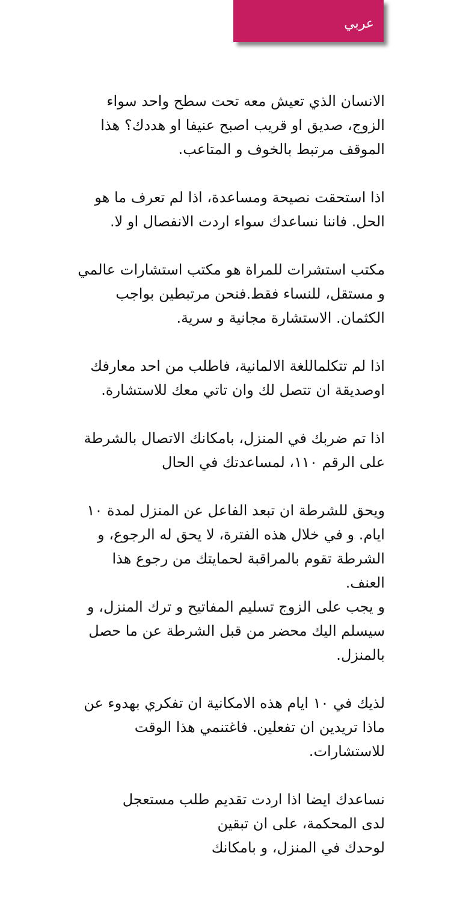عربي
الانسان الذي تعيش معه تحت سطح واحد سواء الزوج، صديق او قريب اصبح عنيفا او هددك؟ هذا الموقف مرتبط بالخوف و المتاعب.
اذا استحقت نصيحة ومساعدة، اذا لم تعرف ما هو الحل. فاننا نساعدك سواء اردت الانفصال او لا.
مكتب استشرات للمراة هو مكتب استشارات عالمي و مستقل، للنساء فقط.فنحن مرتبطين بواجب الكثمان. الاستشارة مجانية و سرية.
اذا لم تتكلماللغة الالمانية، فاطلب من احد معارفك اوصديقة ان تتصل لك وان تاتي معك للاستشارة.
اذا تم ضربك في المنزل، بامكانك الاتصال بالشرطة على الرقم ١١٠، لمساعدتك في الحال
ويحق للشرطة ان تبعد الفاعل عن المنزل لمدة ١٠ ايام. و في خلال هذه الفترة، لا يحق له الرجوع، و الشرطة تقوم بالمراقبة لحمايتك من رجوع هذا العنف.
و يجب على الزوج تسليم المفاتيح و ترك المنزل، و سيسلم اليك محضر من قبل الشرطة عن ما حصل بالمنزل.
لذيك في ١٠ ايام هذه الامكانية ان تفكري بهدوء عن ماذا تريدين ان تفعلين. فاغتنمي هذا الوقت للاستشارات.
نساعدك ايضا اذا اردت تقديم طلب مستعجل
لدى المحكمة، على ان تبقين
لوحدك في المنزل، و بامكانك